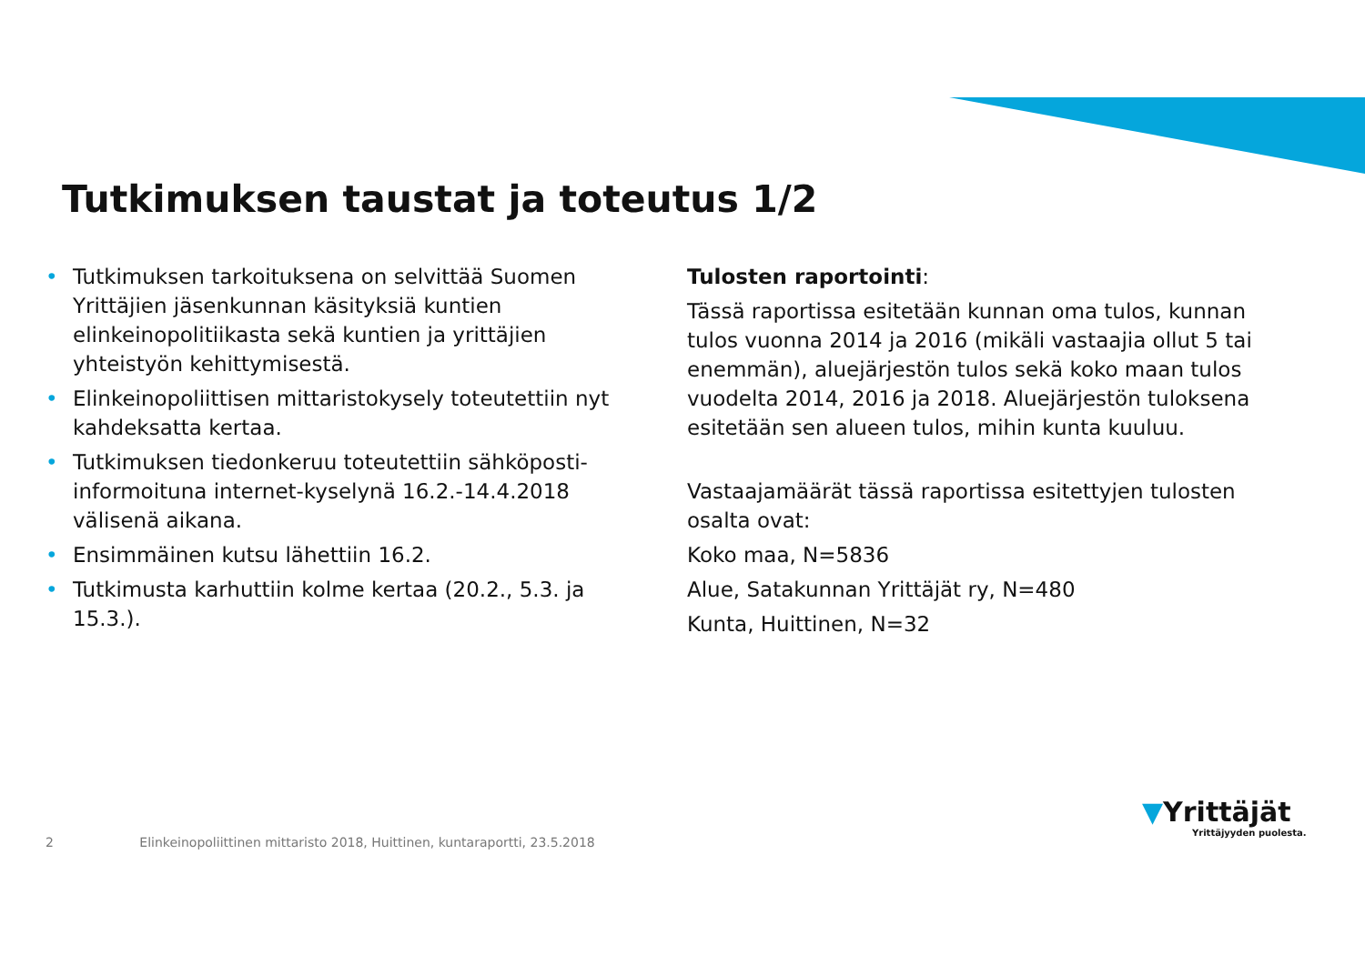Tutkimuksen taustat ja toteutus 1/2
• Tutkimuksen tarkoituksena on selvittää Suomen Yrittäjien jäsenkunnan käsityksiä kuntien elinkeinopolitiikasta sekä kuntien ja yrittäjien yhteistyön kehittymisestä.
• Elinkeinopoliittisen mittaristokysely toteutettiin nyt kahdeksatta kertaa.
• Tutkimuksen tiedonkeruu toteutettiin sähköposti-informoituna internet-kyselynä 16.2.-14.4.2018 välisenä aikana.
• Ensimmäinen kutsu lähettiin 16.2.
• Tutkimusta karhuttiin kolme kertaa (20.2., 5.3. ja 15.3.).
Tulosten raportointi:
Tässä raportissa esitetään kunnan oma tulos, kunnan tulos vuonna 2014 ja 2016 (mikäli vastaajia ollut 5 tai enemmän), aluejärjestön tulos sekä koko maan tulos vuodelta 2014, 2016 ja 2018. Aluejärjestön tuloksena esitetään sen alueen tulos, mihin kunta kuuluu.
Vastaajamäärät tässä raportissa esitettyjen tulosten osalta ovat:
Koko maa, N=5836
Alue, Satakunnan Yrittäjät ry, N=480
Kunta, Huittinen, N=32
2 Elinkeinopoliittinen mittaristo 2018, Huittinen, kuntaraportti, 23.5.2018
▼Yrittäjät
Yrittäjyyden puolesta.